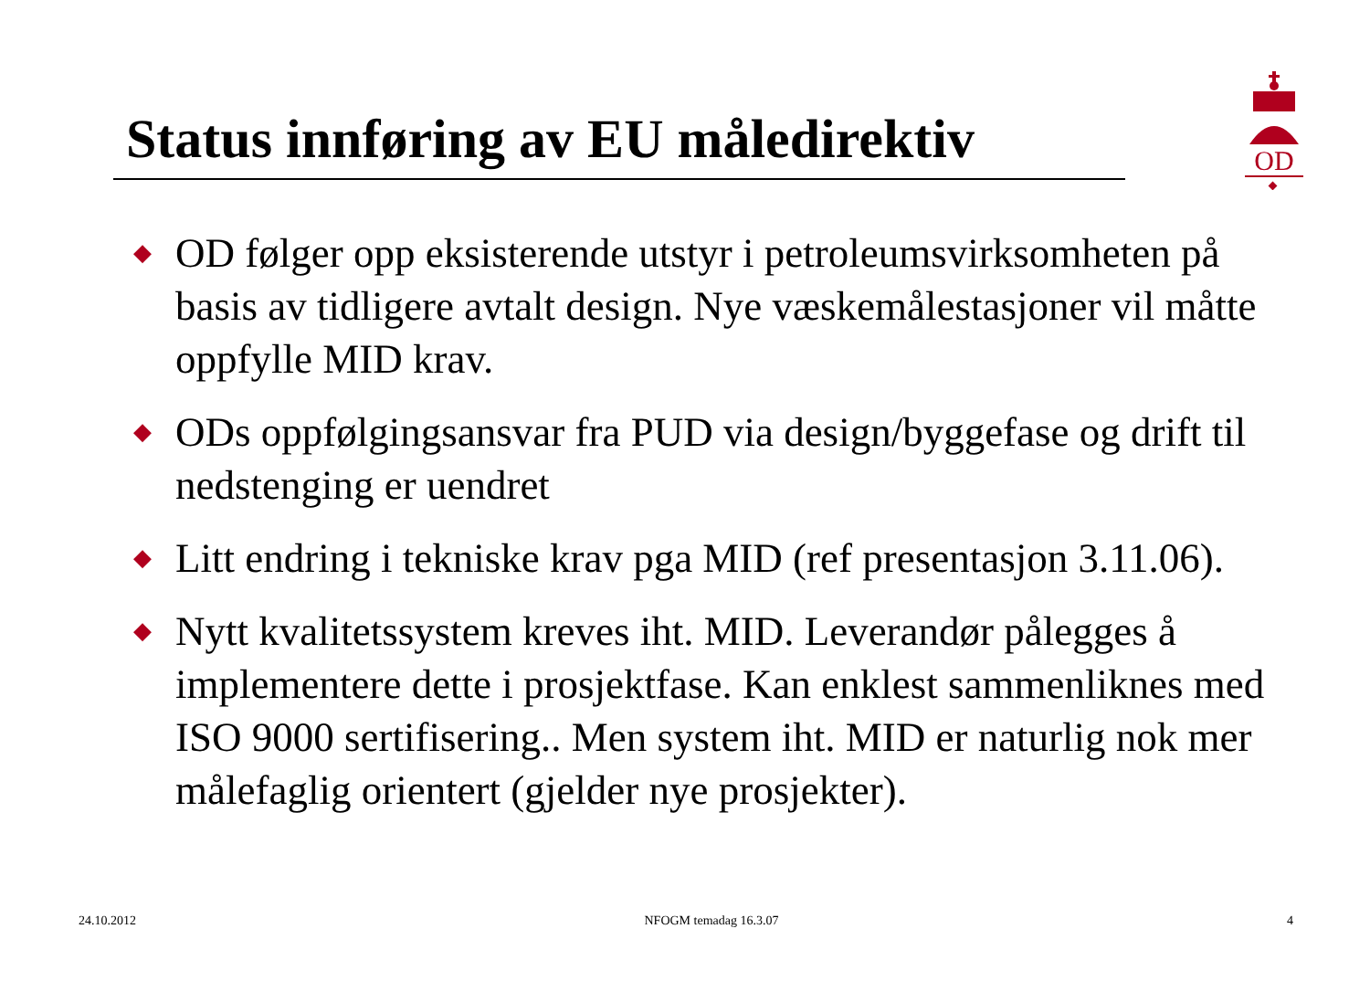Status innføring av EU måledirektiv
OD
◆ OD følger opp eksisterende utstyr i petroleumsvirksomheten på basis av tidligere avtalt design. Nye væskemålestasjoner vil måtte oppfylle MID krav.
◆ ODs oppfølgingsansvar fra PUD via design/byggefase og drift til nedstenging er uendret
◆ Litt endring i tekniske krav pga MID (ref presentasjon 3.11.06).
◆ Nytt kvalitetssystem kreves iht. MID. Leverandør pålegges å implementere dette i prosjektfase. Kan enklest sammenliknes med ISO 9000 sertifisering.. Men system iht. MID er naturlig nok mer målefaglig orientert (gjelder nye prosjekter).
24.10.2012 NFOGM temadag 16.3.07 4